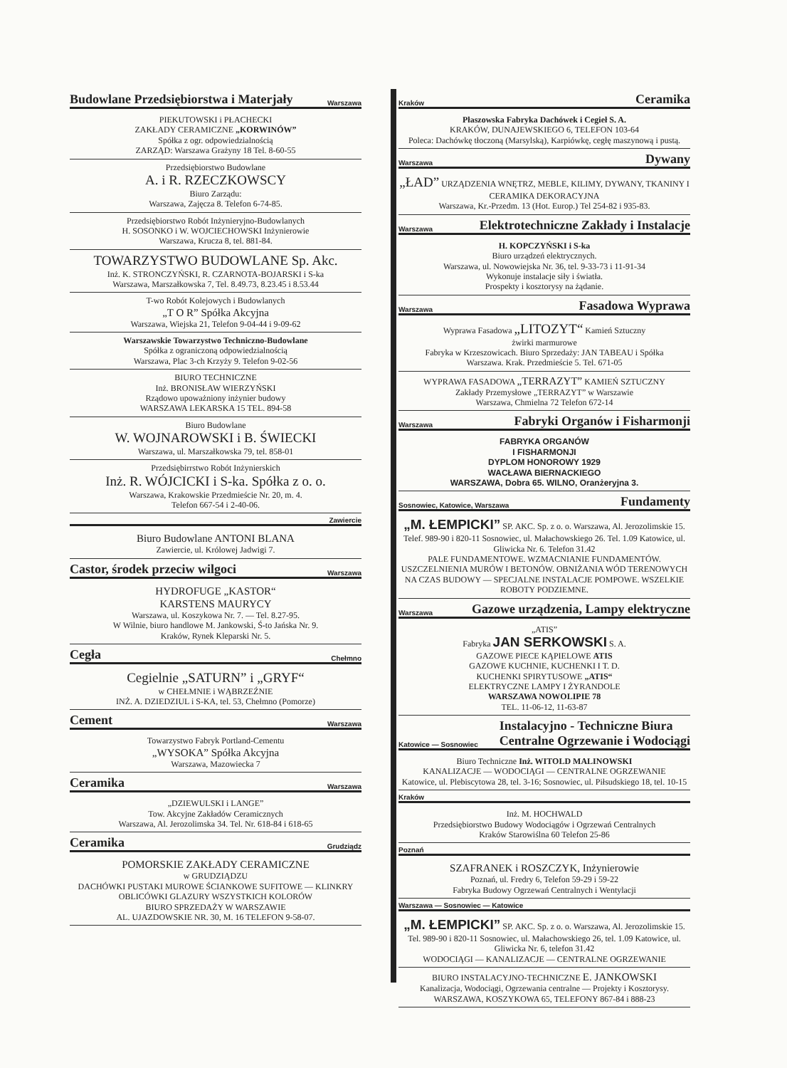Budowlane Przedsiębiorstwa i Materjały Warszawa
PIEKUTOWSKI i PŁACHECKI
ZAKŁADY CERAMICZNE „KORWINÓW”
Spółka z ogr. odpowiedzialnością
ZARZĄD: Warszawa Grażyny 18 Tel. 8-60-55
Przedsiębiorstwo Budowlane
A. i R. RZECZKOWSCY
Biuro Zarządu:
Warszawa, Zajęcza 8. Telefon 6-74-85.
Przedsiębiorstwo Robót Inżynieryjno-Budowlanych
H. SOSONKO i W. WOJCIECHOWSKI Inżynierowie
Warszawa, Krucza 8, tel. 881-84.
TOWARZYSTWO BUDOWLANE Sp. Akc.
Inż. K. STRONCZYŃSKI, R. CZARNOTA-BOJARSKI i S-ka
Warszawa, Marszałkowska 7, Tel. 8.49.73, 8.23.45 i 8.53.44
T-wo Robót Kolejowych i Budowlanych
„T O R” Spółka Akcyjna
Warszawa, Wiejska 21, Telefon 9-04-44 i 9-09-62
Warszawskie Towarzystwo Techniczno-Budowlane
Spółka z ograniczoną odpowiedzialnością
Warszawa, Plac 3-ch Krzyży 9. Telefon 9-02-56
BIURO TECHNICZNE
Inż. BRONISŁAW WIERZYŃSKI
Rządowo upoważniony inżynier budowy
WARSZAWA LEKARSKA 15 TEL. 894-58
Biuro Budowlane
W. WOJNAROWSKI i B. ŚWIECKI
Warszawa, ul. Marszałkowska 79, tel. 858-01
Przedsiębirrstwo Robót Inżynierskich
Inż. R. WÓJCICKI i S-ka. Spółka z o. o.
Warszawa, Krakowskie Przedmieście Nr. 20, m. 4.
Telefon 667-54 i 2-40-06.
Zawiercie
Biuro Budowlane ANTONI BLANA
Zawiercie, ul. Królowej Jadwigi 7.
Castor, środek przeciw wilgoci Warszawa
HYDROFUGE „KASTOR“
KARSTENS MAURYCY
Warszawa, ul. Koszykowa Nr. 7. — Tel. 8.27-95.
W Wilnie, biuro handlowe M. Jankowski, Ś-to Jańska Nr. 9.
Kraków, Rynek Kleparski Nr. 5.
Cegła Chełmno
Cegielnie „SATURN” i „GRYF“
w CHEŁMNIE i WĄBRZEŹNIE
INŻ. A. DZIEDZIUL i S-KA, tel. 53, Chełmno (Pomorze)
Cement Warszawa
Towarzystwo Fabryk Portland-Cementu
„WYSOKA” Spółka Akcyjna
Warszawa, Mazowiecka 7
Ceramika Warszawa
„DZIEWULSKI i LANGE”
Tow. Akcyjne Zakładów Ceramicznych
Warszawa, Al. Jerozolimska 34. Tel. Nr. 618-84 i 618-65
Ceramika Grudziądz
POMORSKIE ZAKŁADY CERAMICZNE
w GRUDZIĄDZU
DACHÓWKI PUSTAKI MUROWE ŚCIANKOWE SUFITOWE — KLINKRY OBLICÓWKI GLAZURY WSZYSTKICH KOLORÓW
BIURO SPRZEDAŻY W WARSZAWIE
AL. UJAZDOWSKIE NR. 30, M. 16 TELEFON 9-58-07.
Kraków Ceramika
Płaszowska Fabryka Dachówek i Cegieł S. A.
KRAKÓW, DUNAJEWSKIEGO 6, TELEFON 103-64
Poleca: Dachówkę tłoczoną (Marsylską), Karpiówkę, cegłę maszynową i pustą.
Warszawa Dywany
„ŁAD” URZĄDZENIA WNĘTRZ, MEBLE, KILIMY, DYWANY, TKANINY I CERAMIKA DEKORACYJNA
Warszawa, Kr.-Przedm. 13 (Hot. Europ.) Tel 254-82 i 935-83.
Warszawa Elektrotechniczne Zakłady i Instalacje
H. KOPCZYŃSKI i S-ka
Biuro urządzeń elektrycznych.
Warszawa, ul. Nowowiejska Nr. 36, tel. 9-33-73 i 11-91-34
Wykonuje instalacje siły i światła.
Prospekty i kosztorysy na żądanie.
Warszawa Fasadowa Wyprawa
Wyprawa Fasadowa „LITOZYT“ Kamień Sztuczny
żwirki marmurowe
Fabryka w Krzeszowicach. Biuro Sprzedaży: JAN TABEAU i Spółka
Warszawa. Krak. Przedmieście 5. Tel. 671-05
WYPRAWA FASADOWA „TERRAZYT” KAMIEŃ SZTUCZNY
Zakłady Przemysłowe „TERRAZYT” w Warszawie
Warszawa, Chmielna 72 Telefon 672-14
Warszawa Fabryki Organów i Fisharmonji
FABRYKA ORGANÓW
I FISHARMONJI
DYPLOM HONOROWY 1929
WACŁAWA BIERNACKIEGO
WARSZAWA, Dobra 65. WILNO, Oranżeryjna 3.
Sosnowiec, Katowice, Warszawa Fundamenty
„M. ŁEMPICKI” SP. AKC. Sp. z o. o. Warszawa, Al. Jerozolimskie 15. Telef. 989-90 i 820-11 Sosnowiec, ul. Małachowskiego 26. Tel. 1.09 Katowice, ul. Gliwicka Nr. 6. Telefon 31.42
PALE FUNDAMENTOWE. WZMACNIANIE FUNDAMENTÓW. USZCZELNIENIA MURÓW I BETONÓW. OBNIŻANIA WÓD TERENOWYCH NA CZAS BUDOWY — SPECJALNE INSTALACJE POMPOWE. WSZELKIE ROBOTY PODZIEMNE.
Warszawa Gazowe urządzenia, Lampy elektryczne
„ATIS”
Fabryka JAN SERKOWSKI S. A.
GAZOWE PIECE KĄPIELOWE ATIS
GAZOWE KUCHNIE, KUCHENKI I T. D.
KUCHENKI SPIRYTUSOWE „ATIS“
ELEKTRYCZNE LAMPY I ŻYRANDOLE
WARSZAWA NOWOLIPIE 78
TEL. 11-06-12, 11-63-87
Katowice — Sosnowiec Instalacyjno - Techniczne Biura
Centralne Ogrzewanie i Wodociągi
Biuro Techniczne Inż. WITOLD MALINOWSKI
KANALIZACJE — WODOCIĄGI — CENTRALNE OGRZEWANIE
Katowice, ul. Plebiscytowa 28, tel. 3-16; Sosnowiec, ul. Piłsudskiego 18, tel. 10-15
Kraków
Inż. M. HOCHWALD
Przedsiębiorstwo Budowy Wodociągów i Ogrzewań Centralnych
Kraków Starowiślna 60 Telefon 25-86
Poznań
SZAFRANEK i ROSZCZYK, Inżynierowie
Poznań, ul. Fredry 6, Telefon 59-29 i 59-22
Fabryka Budowy Ogrzewań Centralnych i Wentylacji
Warszawa — Sosnowiec — Katowice
„M. ŁEMPICKI” SP. AKC. Sp. z o. o. Warszawa, Al. Jerozolimskie 15. Tel. 989-90 i 820-11 Sosnowiec, ul. Małachowskiego 26, tel. 1.09 Katowice, ul. Gliwicka Nr. 6, telefon 31.42
WODOCIĄGI — KANALIZACJE — CENTRALNE OGRZEWANIE
BIURO INSTALACYJNO-TECHNICZNE E. JANKOWSKI
Kanalizacja, Wodociągi, Ogrzewania centralne — Projekty i Kosztorysy.
WARSZAWA, KOSZYKOWA 65, TELEFONY 867-84 i 888-23